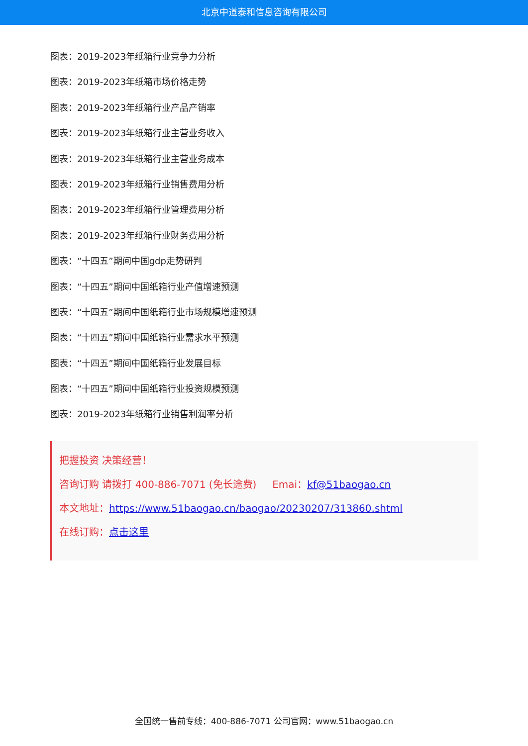北京中道泰和信息咨询有限公司
图表：2019-2023年纸箱行业竞争力分析
图表：2019-2023年纸箱市场价格走势
图表：2019-2023年纸箱行业产品产销率
图表：2019-2023年纸箱行业主营业务收入
图表：2019-2023年纸箱行业主营业务成本
图表：2019-2023年纸箱行业销售费用分析
图表：2019-2023年纸箱行业管理费用分析
图表：2019-2023年纸箱行业财务费用分析
图表：“十四五”期间中国gdp走势研判
图表：“十四五”期间中国纸箱行业产值增速预测
图表：“十四五”期间中国纸箱行业市场规模增速预测
图表：“十四五”期间中国纸箱行业需求水平预测
图表：“十四五”期间中国纸箱行业发展目标
图表：“十四五”期间中国纸箱行业投资规模预测
图表：2019-2023年纸箱行业销售利润率分析
把握投资 决策经营！
咨询订购 请拨打 400-886-7071 (免长途费) Emai：kf@51baogao.cn
本文地址：https://www.51baogao.cn/baogao/20230207/313860.shtml
在线订购：点击这里
全国统一售前专线：400-886-7071 公司官网：www.51baogao.cn